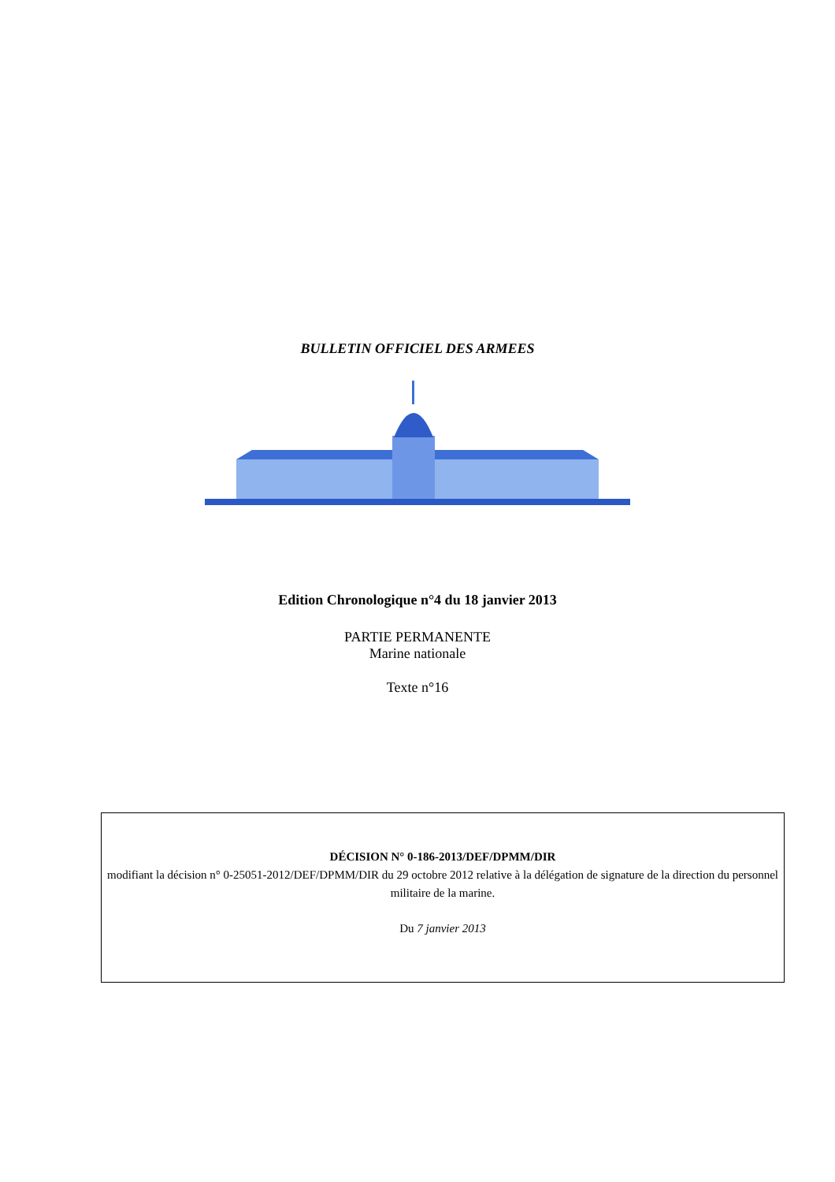BULLETIN OFFICIEL DES ARMEES
Edition Chronologique n°4 du 18 janvier 2013
PARTIE PERMANENTE
Marine nationale
Texte n°16
DÉCISION N° 0-186-2013/DEF/DPMM/DIR
modifiant la décision n° 0-25051-2012/DEF/DPMM/DIR du 29 octobre 2012 relative à la délégation de signature de la direction du personnel militaire de la marine.
Du 7 janvier 2013